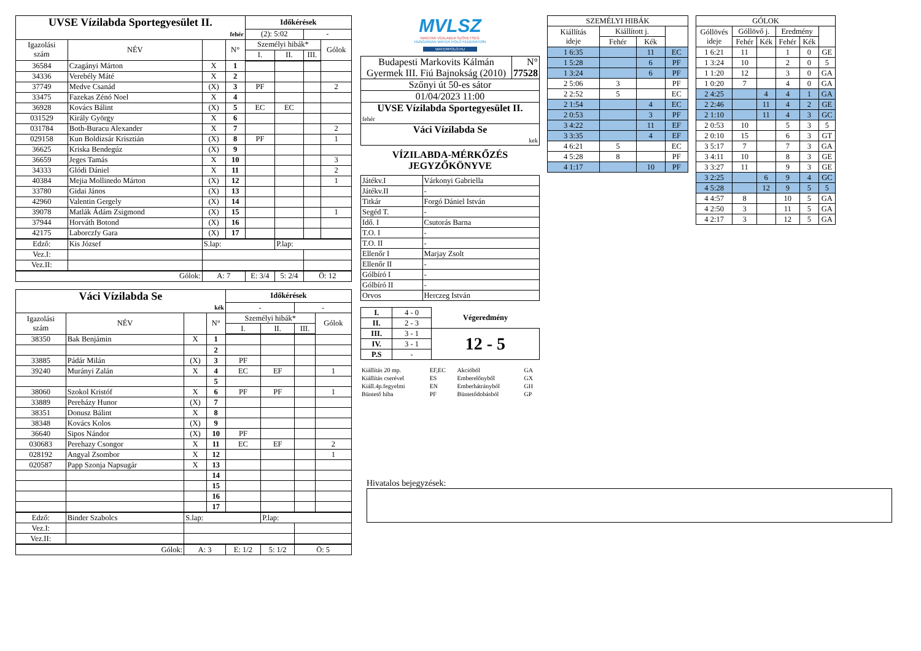| UVSE Vízilabda Sportegyesület II. | | | | Időkérések | | | |
| fehér | | | | (2): 5:02 | | - | |
| Igazolási szám | NÉV | | N° | Személyi hibák* | | | Gólok |
| | | | | I. | II. | III. | |
| 36584 | Czagányi Márton | X | 1 | | | | |
| 34336 | Verebély Máté | X | 2 | | | | |
| 37749 | Medve Csanád | (X) | 3 | PF | | | 2 |
| 33475 | Fazekas Zénó Noel | X | 4 | | | | |
| 36928 | Kovács Bálint | (X) | 5 | EC | EC | | |
| 031529 | Király György | X | 6 | | | | |
| 031784 | Both-Buracu Alexander | X | 7 | | | | 2 |
| 029158 | Kun Boldizsár Krisztián | (X) | 8 | PF | | | 1 |
| 36625 | Kriska Bendegúz | (X) | 9 | | | | |
| 36659 | Jeges Tamás | X | 10 | | | | 3 |
| 34333 | Glódi Dániel | X | 11 | | | | 2 |
| 40384 | Mejia Mollinedo Márton | (X) | 12 | | | | 1 |
| 33780 | Gidai János | (X) | 13 | | | | |
| 42960 | Valentin Gergely | (X) | 14 | | | | |
| 39078 | Matlák Ádám Zsigmond | (X) | 15 | | | | 1 |
| 37944 | Horváth Botond | (X) | 16 | | | | |
| 42175 | Laborczfy Gara | (X) | 17 | | | | |
| Edző: | Kis József | S.lap: | | | P.lap: | | |
| Vez.I: | | | | | | | |
| Vez.II: | | | | | | | |
| Gólok: | | A: 7 | | E: 3/4 | 5: 2/4 | Ö: 12 | |
| Váci Vízilabda Se | | | | Időkérések | | | |
| kék | | | | - | | - | |
| Igazolási szám | NÉV | | N° | Személyi hibák* | | | Gólok |
| | | | | I. | II. | III. | |
| 38350 | Bak Benjámin | X | 1 | | | | |
| | | | 2 | | | | |
| 33885 | Pádár Milán | (X) | 3 | PF | | | |
| 39240 | Murányi Zalán | X | 4 | EC | EF | | 1 |
| | | | 5 | | | | |
| 38060 | Szokol Kristóf | X | 6 | PF | PF | | 1 |
| 33889 | Pereházy Hunor | (X) | 7 | | | | |
| 38351 | Donusz Bálint | X | 8 | | | | |
| 38348 | Kovács Kolos | (X) | 9 | | | | |
| 36640 | Sipos Nándor | (X) | 10 | PF | | | |
| 030683 | Perehazy Csongor | X | 11 | EC | EF | | 2 |
| 028192 | Angyal Zsombor | X | 12 | | | | 1 |
| 020587 | Papp Szonja Napsugár | X | 13 | | | | |
| | | | 14 | | | | |
| | | | 15 | | | | |
| | | | 16 | | | | |
| | | | 17 | | | | |
| Edző: | Binder Szabolcs | S.lap: | | | P.lap: | | |
| Vez.I: | | | | | | | |
| Vez.II: | | | | | | | |
| Gólok: | | A: 3 | | E: 1/2 | 5: 1/2 | Ö: 5 | |
MVLSZ
MAGYAR VÍZILABDA SZÖVETSÉG
HUNGARIAN WATER POLO FEDERATION
WATERPOLO.HU
| Budapesti Markovits Kálmán Gyermek III. Fiú Bajnokság (2010) | N° 77528 |
| Szőnyi út 50-es sátor | |
| 01/04/2023 11:00 | |
| UVSE Vízilabda Sportegyesület II. | |
| fehér | |
| Váci Vízilabda Se | |
| kek | |
VÍZILABDA-MÉRKŐZÉS
JEGYZŐKÖNYVE
| Játékv.I | Várkonyi Gabriella |
| Játékv.II | - |
| Titkár | Forgó Dániel István |
| Segéd T. | - |
| Idő. I | Csutorás Barna |
| T.O. I | - |
| T.O. II | - |
| Ellenőr I | Marjay Zsolt |
| Ellenőr II | - |
| Gólbíró I | - |
| Gólbíró II | - |
| Orvos | Herczeg István |
| I. | 4 - 0 | Végeredmény |
| II. | 2 - 3 | |
| III. | 3 - 1 | 12 - 5 |
| IV. | 3 - 1 | |
| P.S | - | |
| Kiállítás 20 mp. | EF,EC | Akcióból | GA |
| Kiállítás cserével | ES | Emberelőnyből | GX |
| Kiáll.4p.fegyelmi | EN | Emberhátrányból | GH |
| Büntető hiba | PF | Büntetődobásból | GP |
| SZEMÉLYI HIBÁK | | | |
| Kiállítás ideje | Kiállított j. | | |
| | Fehér | Kék | |
| 1 6:35 | | 11 | EC |
| 1 5:28 | | 6 | PF |
| 1 3:24 | | 6 | PF |
| 2 5:06 | 3 | | PF |
| 2 2:52 | 5 | | EC |
| 2 1:54 | | 4 | EC |
| 2 0:53 | | 3 | PF |
| 3 4:22 | | 11 | EF |
| 3 3:35 | | 4 | EF |
| 4 6:21 | 5 | | EC |
| 4 5:28 | 8 | | PF |
| 4 1:17 | | 10 | PF |
| GÓLOK | | | | | |
| Góllövés ideje | Góllövő j. | | Eredmény | | |
| | Fehér | Kék | Fehér | Kék | |
| 1 6:21 | 11 | | 1 | 0 | GE |
| 1 3:24 | 10 | | 2 | 0 | 5 |
| 1 1:20 | 12 | | 3 | 0 | GA |
| 1 0:20 | 7 | | 4 | 0 | GA |
| 2 4:25 | | 4 | 4 | 1 | GA |
| 2 2:46 | | 11 | 4 | 2 | GE |
| 2 1:10 | | 11 | 4 | 3 | GC |
| 2 0:53 | 10 | | 5 | 3 | 5 |
| 2 0:10 | 15 | | 6 | 3 | GT |
| 3 5:17 | 7 | | 7 | 3 | GA |
| 3 4:11 | 10 | | 8 | 3 | GE |
| 3 3:27 | 11 | | 9 | 3 | GE |
| 3 2:25 | | 6 | 9 | 4 | GC |
| 4 5:28 | | 12 | 9 | 5 | 5 |
| 4 4:57 | 8 | | 10 | 5 | GA |
| 4 2:50 | 3 | | 11 | 5 | GA |
| 4 2:17 | 3 | | 12 | 5 | GA |
Hivatalos bejegyzések: